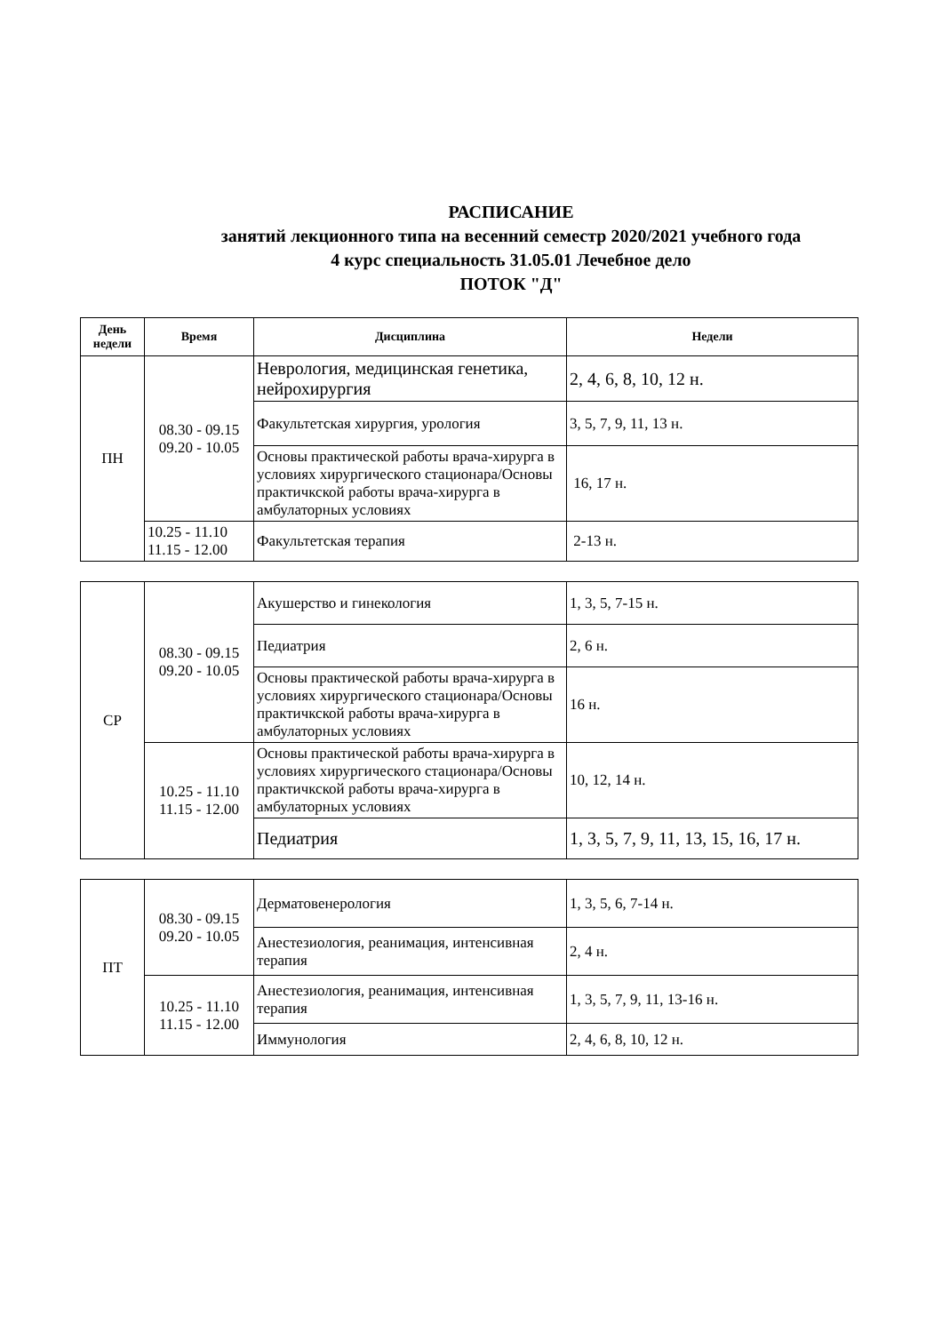РАСПИСАНИЕ
занятий лекционного типа на весенний семестр 2020/2021 учебного года
4 курс специальность 31.05.01 Лечебное дело
ПОТОК "Д"
| День недели | Время | Дисциплина | Недели |
| --- | --- | --- | --- |
| ПН | 08.30 - 09.15 09.20 - 10.05 | Неврология, медицинская генетика, нейрохирургия | 2, 4, 6, 8, 10, 12 н. |
| | | Факультетская хирургия, урология | 3, 5, 7, 9, 11, 13 н. |
| | | Основы практической работы врача-хирурга в условиях хирургического стационара/Основы практичкской работы врача-хирурга в амбулаторных условиях | 16, 17 н. |
| | 10.25 - 11.10 11.15 - 12.00 | Факультетская терапия | 2-13 н. |
| СР | 08.30 - 09.15 09.20 - 10.05 | Акушерство и гинекология | 1, 3, 5, 7-15 н. |
| | | Педиатрия | 2, 6 н. |
| | | Основы практической работы врача-хирурга в условиях хирургического стационара/Основы практичкской работы врача-хирурга в амбулаторных условиях | 16 н. |
| | 10.25 - 11.10 11.15 - 12.00 | Основы практической работы врача-хирурга в условиях хирургического стационара/Основы практичкской работы врача-хирурга в амбулаторных условиях | 10, 12, 14 н. |
| | | Педиатрия | 1, 3, 5, 7, 9, 11, 13, 15, 16, 17 н. |
| ПТ | 08.30 - 09.15 09.20 - 10.05 | Дерматовенерология | 1, 3, 5, 6, 7-14 н. |
| | | Анестезиология, реанимация, интенсивная терапия | 2, 4 н. |
| | 10.25 - 11.10 11.15 - 12.00 | Анестезиология, реанимация, интенсивная терапия | 1, 3, 5, 7, 9, 11, 13-16 н. |
| | | Иммунология | 2, 4, 6, 8, 10, 12 н. |